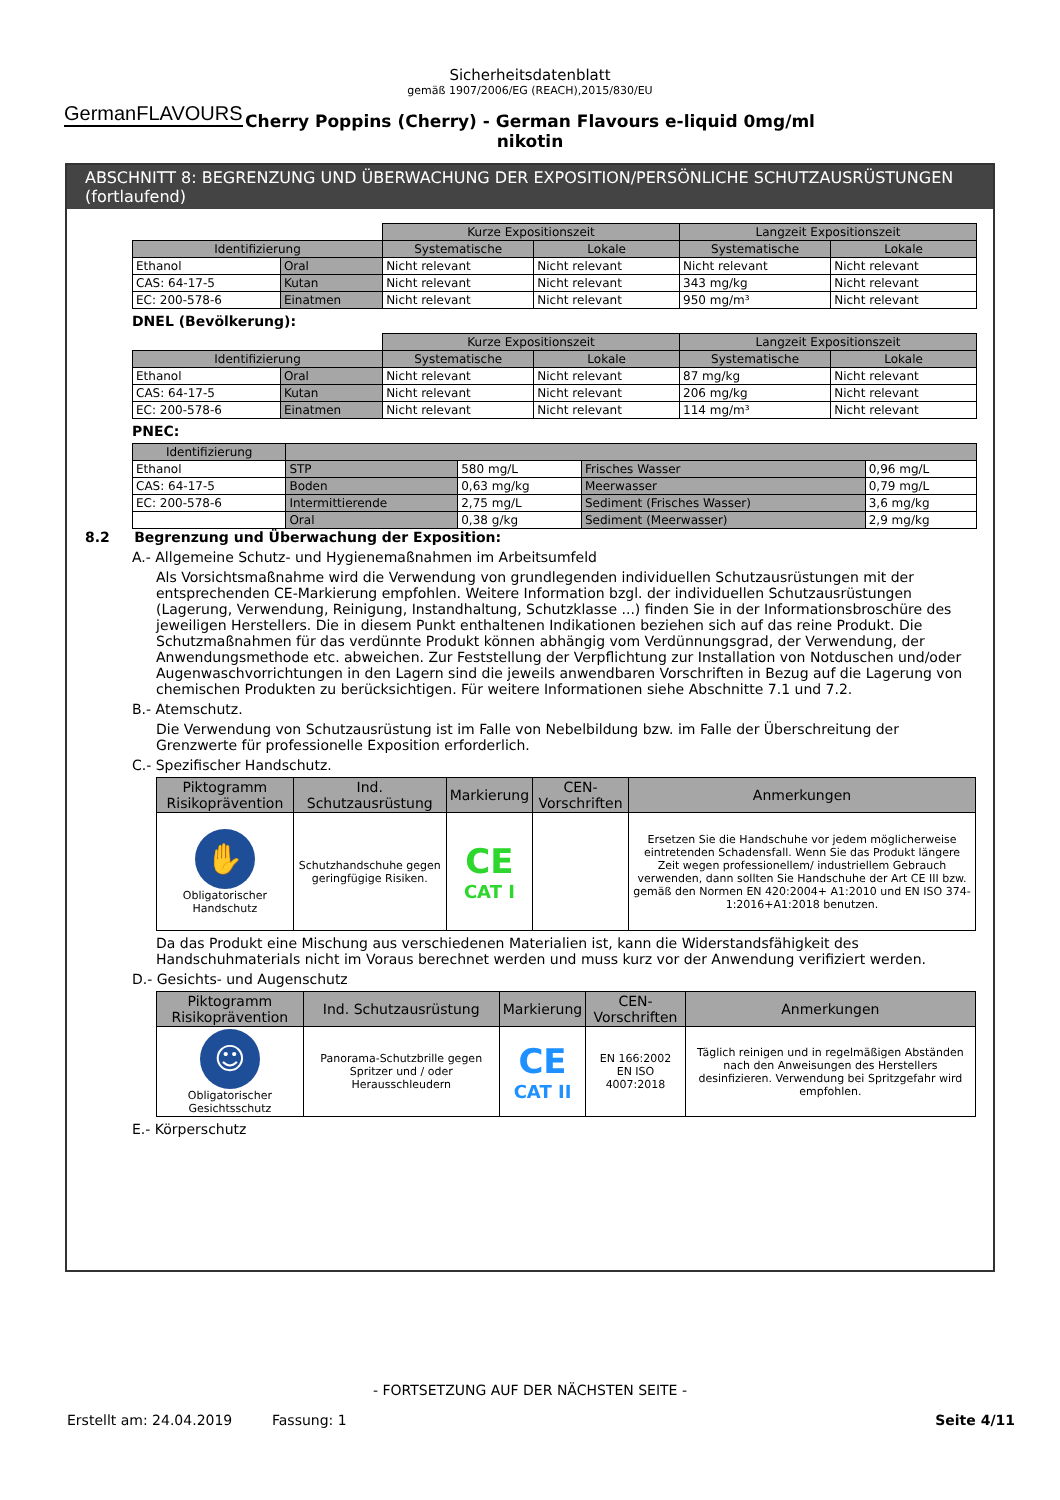GermanFLAVOURS
Sicherheitsdatenblatt
gemäß 1907/2006/EG (REACH),2015/830/EU
Cherry Poppins (Cherry) - German Flavours e-liquid 0mg/ml
nikotin
ABSCHNITT 8: BEGRENZUNG UND ÜBERWACHUNG DER EXPOSITION/PERSÖNLICHE SCHUTZAUSRÜSTUNGEN (fortlaufend)
| | | Kurze Expositionszeit | | Langzeit Expositionszeit | |
| Identifizierung | | Systematische | Lokale | Systematische | Lokale |
| Ethanol | Oral | Nicht relevant | Nicht relevant | Nicht relevant | Nicht relevant |
| CAS: 64-17-5 | Kutan | Nicht relevant | Nicht relevant | 343 mg/kg | Nicht relevant |
| EC: 200-578-6 | Einatmen | Nicht relevant | Nicht relevant | 950 mg/m³ | Nicht relevant |
DNEL (Bevölkerung):
| | | Kurze Expositionszeit | | Langzeit Expositionszeit | |
| Identifizierung | | Systematische | Lokale | Systematische | Lokale |
| Ethanol | Oral | Nicht relevant | Nicht relevant | 87 mg/kg | Nicht relevant |
| CAS: 64-17-5 | Kutan | Nicht relevant | Nicht relevant | 206 mg/kg | Nicht relevant |
| EC: 200-578-6 | Einatmen | Nicht relevant | Nicht relevant | 114 mg/m³ | Nicht relevant |
PNEC:
| Identifizierung | | | | |
| --- | --- | --- | --- | --- |
| Ethanol | STP | 580 mg/L | Frisches Wasser | 0,96 mg/L |
| CAS: 64-17-5 | Boden | 0,63 mg/kg | Meerwasser | 0,79 mg/L |
| EC: 200-578-6 | Intermittierende | 2,75 mg/L | Sediment (Frisches Wasser) | 3,6 mg/kg |
| | Oral | 0,38 g/kg | Sediment (Meerwasser) | 2,9 mg/kg |
8.2 Begrenzung und Überwachung der Exposition:
A.- Allgemeine Schutz- und Hygienemaßnahmen im Arbeitsumfeld
Als Vorsichtsmaßnahme wird die Verwendung von grundlegenden individuellen Schutzausrüstungen mit der entsprechenden CE-Markierung empfohlen. Weitere Information bzgl. der individuellen Schutzausrüstungen (Lagerung, Verwendung, Reinigung, Instandhaltung, Schutzklasse ...) finden Sie in der Informationsbroschüre des jeweiligen Herstellers. Die in diesem Punkt enthaltenen Indikationen beziehen sich auf das reine Produkt. Die Schutzmaßnahmen für das verdünnte Produkt können abhängig vom Verdünnungsgrad, der Verwendung, der Anwendungsmethode etc. abweichen. Zur Feststellung der Verpflichtung zur Installation von Notduschen und/oder Augenwaschvorrichtungen in den Lagern sind die jeweils anwendbaren Vorschriften in Bezug auf die Lagerung von chemischen Produkten zu berücksichtigen. Für weitere Informationen siehe Abschnitte 7.1 und 7.2.
B.- Atemschutz.
Die Verwendung von Schutzausrüstung ist im Falle von Nebelbildung bzw. im Falle der Überschreitung der Grenzwerte für professionelle Exposition erforderlich.
C.- Spezifischer Handschutz.
| Piktogramm Risikoprävention | Ind. Schutzausrüstung | Markierung | CEN-Vorschriften | Anmerkungen |
| --- | --- | --- | --- | --- |
| ✋ Obligatorischer Handschutz | Schutzhandschuhe gegen geringfügige Risiken. | CE CAT I | | Ersetzen Sie die Handschuhe vor jedem möglicherweise eintretenden Schadensfall. Wenn Sie das Produkt längere Zeit wegen professionellem/ industriellem Gebrauch verwenden, dann sollten Sie Handschuhe der Art CE III bzw. gemäß den Normen EN 420:2004+ A1:2010 und EN ISO 374-1:2016+A1:2018 benutzen. |
Da das Produkt eine Mischung aus verschiedenen Materialien ist, kann die Widerstandsfähigkeit des Handschuhmaterials nicht im Voraus berechnet werden und muss kurz vor der Anwendung verifiziert werden.
D.- Gesichts- und Augenschutz
| Piktogramm Risikoprävention | Ind. Schutzausrüstung | Markierung | CEN-Vorschriften | Anmerkungen |
| --- | --- | --- | --- | --- |
| ☺ Obligatorischer Gesichtsschutz | Panorama-Schutzbrille gegen Spritzer und / oder Herausschleudern | CE CAT II | EN 166:2002 EN ISO 4007:2018 | Täglich reinigen und in regelmäßigen Abständen nach den Anweisungen des Herstellers desinfizieren. Verwendung bei Spritzgefahr wird empfohlen. |
E.- Körperschutz
- FORTSETZUNG AUF DER NÄCHSTEN SEITE -
Erstellt am: 24.04.2019 Fassung: 1 Seite 4/11